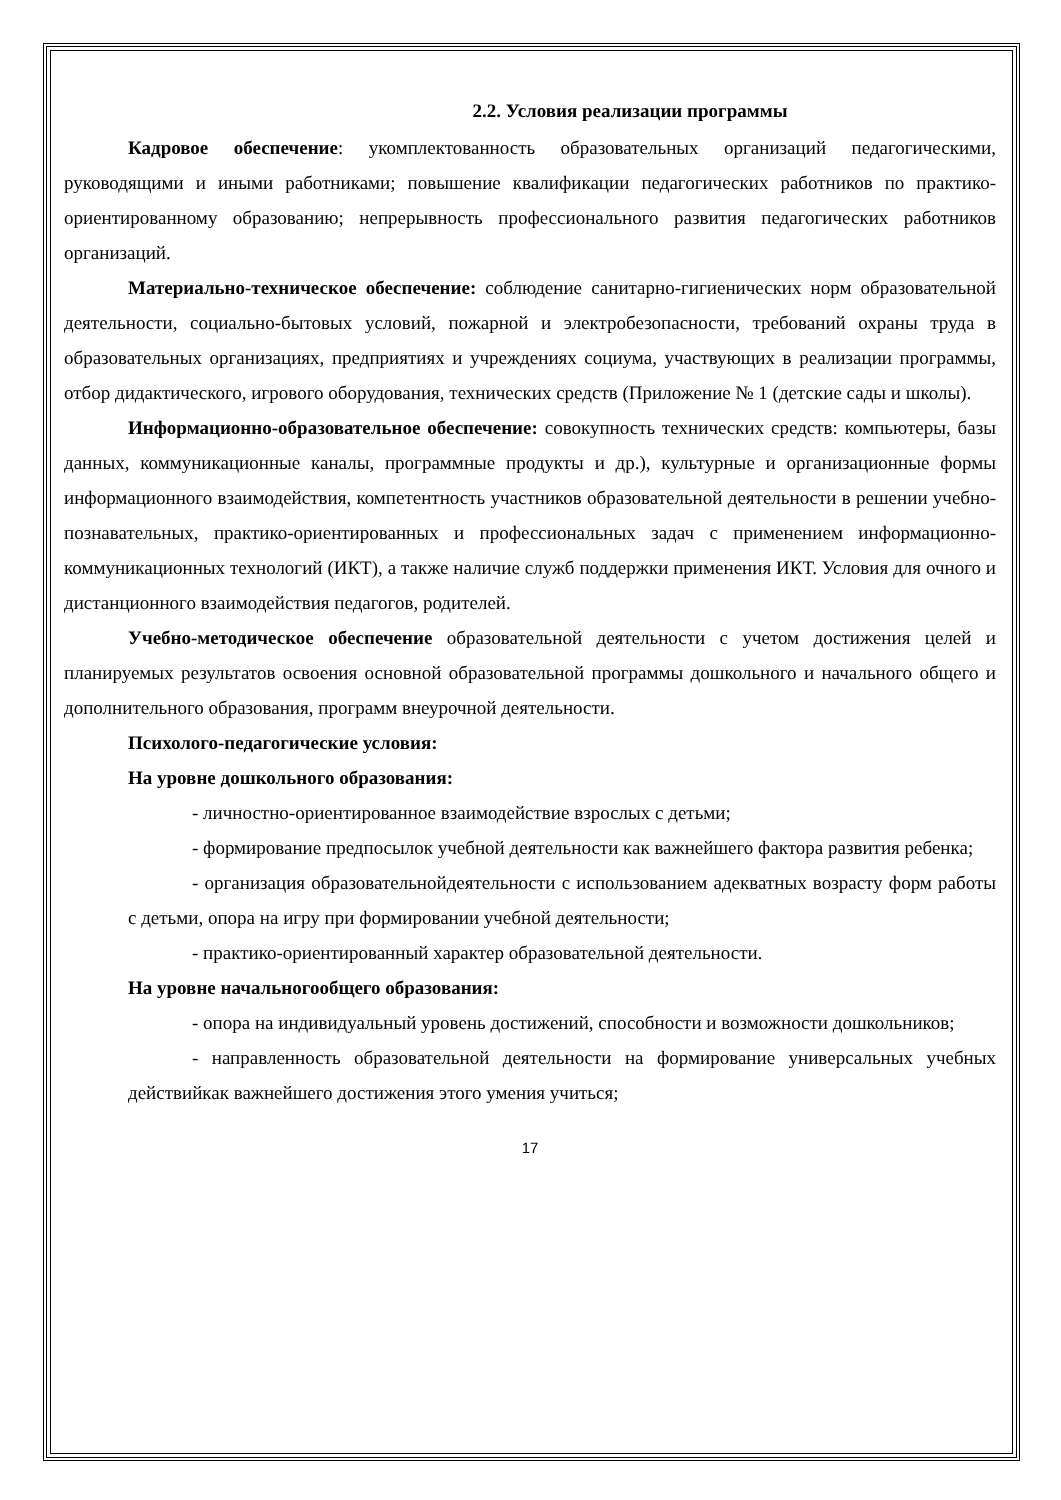2.2. Условия реализации программы
Кадровое обеспечение: укомплектованность образовательных организаций педагогическими, руководящими и иными работниками; повышение квалификации педагогических работников по практико-ориентированному образованию; непрерывность профессионального развития педагогических работников организаций.
Материально-техническое обеспечение: соблюдение санитарно-гигиенических норм образовательной деятельности, социально-бытовых условий, пожарной и электробезопасности, требований охраны труда в образовательных организациях, предприятиях и учреждениях социума, участвующих в реализации программы, отбор дидактического, игрового оборудования, технических средств (Приложение № 1 (детские сады и школы).
Информационно-образовательное обеспечение: совокупность технических средств: компьютеры, базы данных, коммуникационные каналы, программные продукты и др.), культурные и организационные формы информационного взаимодействия, компетентность участников образовательной деятельности в решении учебно-познавательных, практико-ориентированных и профессиональных задач с применением информационно-коммуникационных технологий (ИКТ), а также наличие служб поддержки применения ИКТ. Условия для очного и дистанционного взаимодействия педагогов, родителей.
Учебно-методическое обеспечение образовательной деятельности с учетом достижения целей и планируемых результатов освоения основной образовательной программы дошкольного и начального общего и дополнительного образования, программ внеурочной деятельности.
Психолого-педагогические условия:
На уровне дошкольного образования:
- личностно-ориентированное взаимодействие взрослых с детьми;
- формирование предпосылок учебной деятельности как важнейшего фактора развития ребенка;
- организация образовательнойдеятельности с использованием адекватных возрасту форм работы с детьми, опора на игру при формировании учебной деятельности;
- практико-ориентированный характер образовательной деятельности.
На уровне начальногообщего образования:
- опора на индивидуальный уровень достижений, способности и возможности дошкольников;
- направленность образовательной деятельности на формирование универсальных учебных действийкак важнейшего достижения этого умения учиться;
17